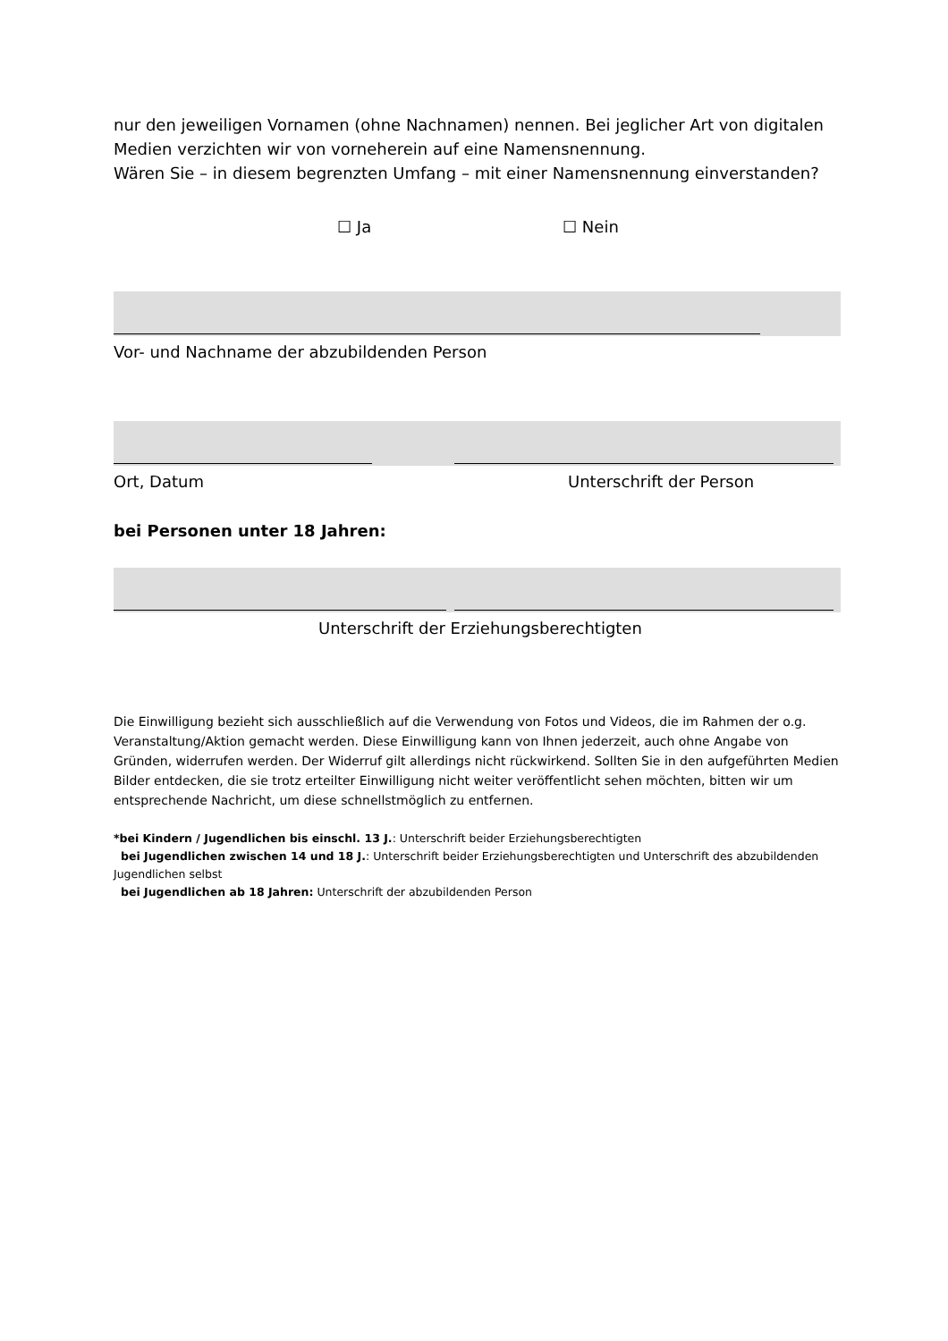nur den jeweiligen Vornamen (ohne Nachnamen) nennen. Bei jeglicher Art von digitalen Medien verzichten wir von vorneherein auf eine Namensnennung.
Wären Sie – in diesem begrenzten Umfang – mit einer Namensnennung einverstanden?
☐ Ja ☐ Nein
Vor- und Nachname der abzubildenden Person
Ort, Datum Unterschrift der Person
bei Personen unter 18 Jahren:
Unterschrift der Erziehungsberechtigten
Die Einwilligung bezieht sich ausschließlich auf die Verwendung von Fotos und Videos, die im Rahmen der o.g. Veranstaltung/Aktion gemacht werden. Diese Einwilligung kann von Ihnen jederzeit, auch ohne Angabe von Gründen, widerrufen werden. Der Widerruf gilt allerdings nicht rückwirkend. Sollten Sie in den aufgeführten Medien Bilder entdecken, die sie trotz erteilter Einwilligung nicht weiter veröffentlicht sehen möchten, bitten wir um entsprechende Nachricht, um diese schnellstmöglich zu entfernen.
*bei Kindern / Jugendlichen bis einschl. 13 J.: Unterschrift beider Erziehungsberechtigten
bei Jugendlichen zwischen 14 und 18 J.: Unterschrift beider Erziehungsberechtigten und Unterschrift des abzubildenden Jugendlichen selbst
bei Jugendlichen ab 18 Jahren: Unterschrift der abzubildenden Person